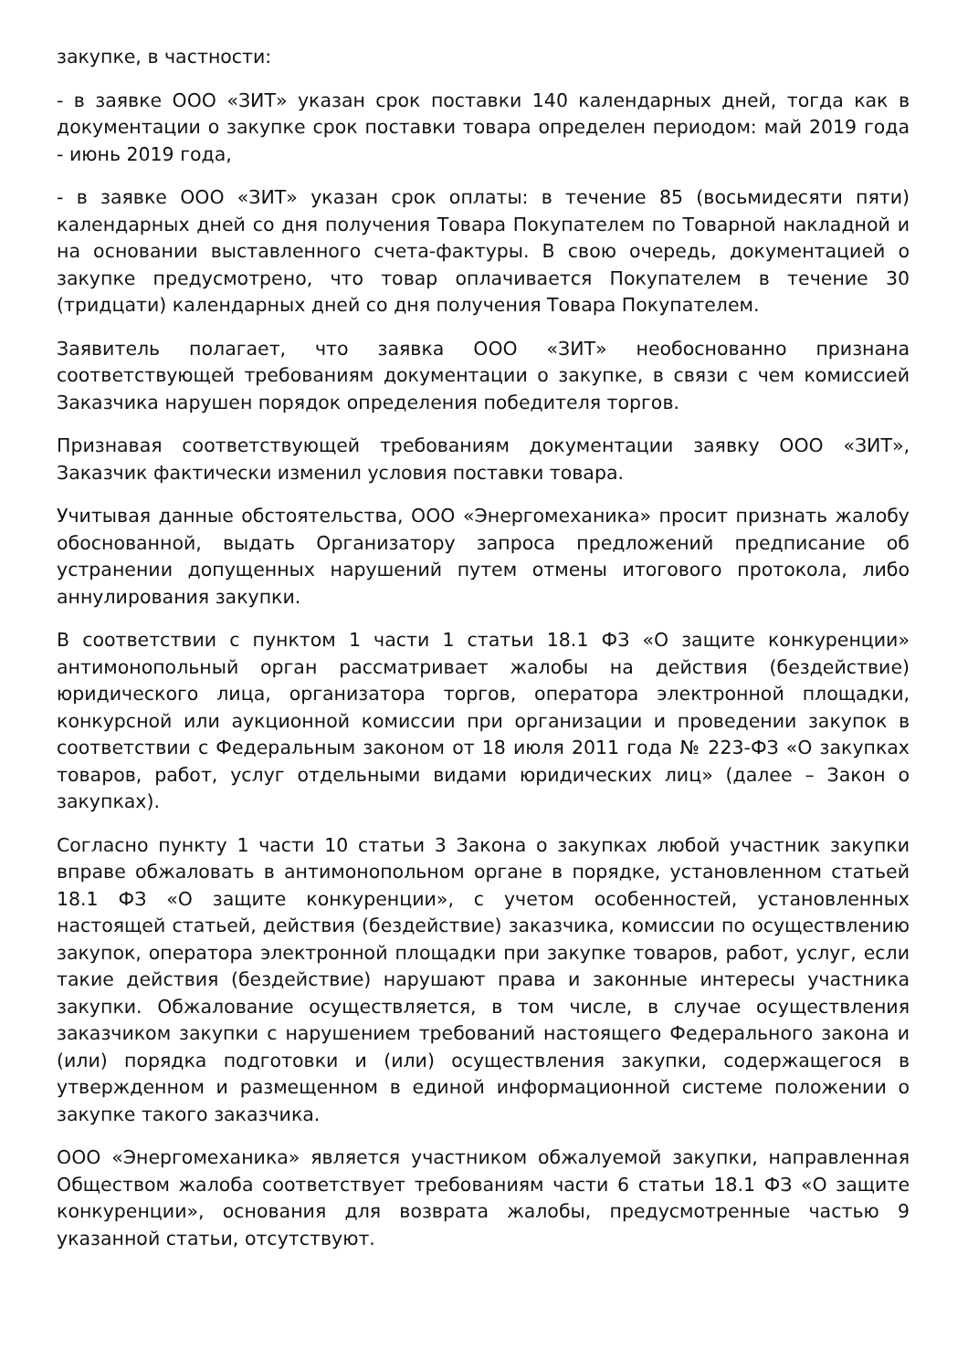закупке, в частности:
- в заявке ООО «ЗИТ» указан срок поставки 140 календарных дней, тогда как в документации о закупке срок поставки товара определен периодом: май 2019 года - июнь 2019 года,
- в заявке ООО «ЗИТ» указан срок оплаты: в течение 85 (восьмидесяти пяти) календарных дней со дня получения Товара Покупателем по Товарной накладной и на основании выставленного счета-фактуры. В свою очередь, документацией о закупке предусмотрено, что товар оплачивается Покупателем в течение 30 (тридцати) календарных дней со дня получения Товара Покупателем.
Заявитель полагает, что заявка ООО «ЗИТ» необоснованно признана соответствующей требованиям документации о закупке, в связи с чем комиссией Заказчика нарушен порядок определения победителя торгов.
Признавая соответствующей требованиям документации заявку ООО «ЗИТ», Заказчик фактически изменил условия поставки товара.
Учитывая данные обстоятельства, ООО «Энергомеханика» просит признать жалобу обоснованной, выдать Организатору запроса предложений предписание об устранении допущенных нарушений путем отмены итогового протокола, либо аннулирования закупки.
В соответствии с пунктом 1 части 1 статьи 18.1 ФЗ «О защите конкуренции» антимонопольный орган рассматривает жалобы на действия (бездействие) юридического лица, организатора торгов, оператора электронной площадки, конкурсной или аукционной комиссии при организации и проведении закупок в соответствии с Федеральным законом от 18 июля 2011 года № 223-ФЗ «О закупках товаров, работ, услуг отдельными видами юридических лиц» (далее – Закон о закупках).
Согласно пункту 1 части 10 статьи 3 Закона о закупках любой участник закупки вправе обжаловать в антимонопольном органе в порядке, установленном статьей 18.1 ФЗ «О защите конкуренции», с учетом особенностей, установленных настоящей статьей, действия (бездействие) заказчика, комиссии по осуществлению закупок, оператора электронной площадки при закупке товаров, работ, услуг, если такие действия (бездействие) нарушают права и законные интересы участника закупки. Обжалование осуществляется, в том числе, в случае осуществления заказчиком закупки с нарушением требований настоящего Федерального закона и (или) порядка подготовки и (или) осуществления закупки, содержащегося в утвержденном и размещенном в единой информационной системе положении о закупке такого заказчика.
ООО «Энергомеханика» является участником обжалуемой закупки, направленная Обществом жалоба соответствует требованиям части 6 статьи 18.1 ФЗ «О защите конкуренции», основания для возврата жалобы, предусмотренные частью 9 указанной статьи, отсутствуют.